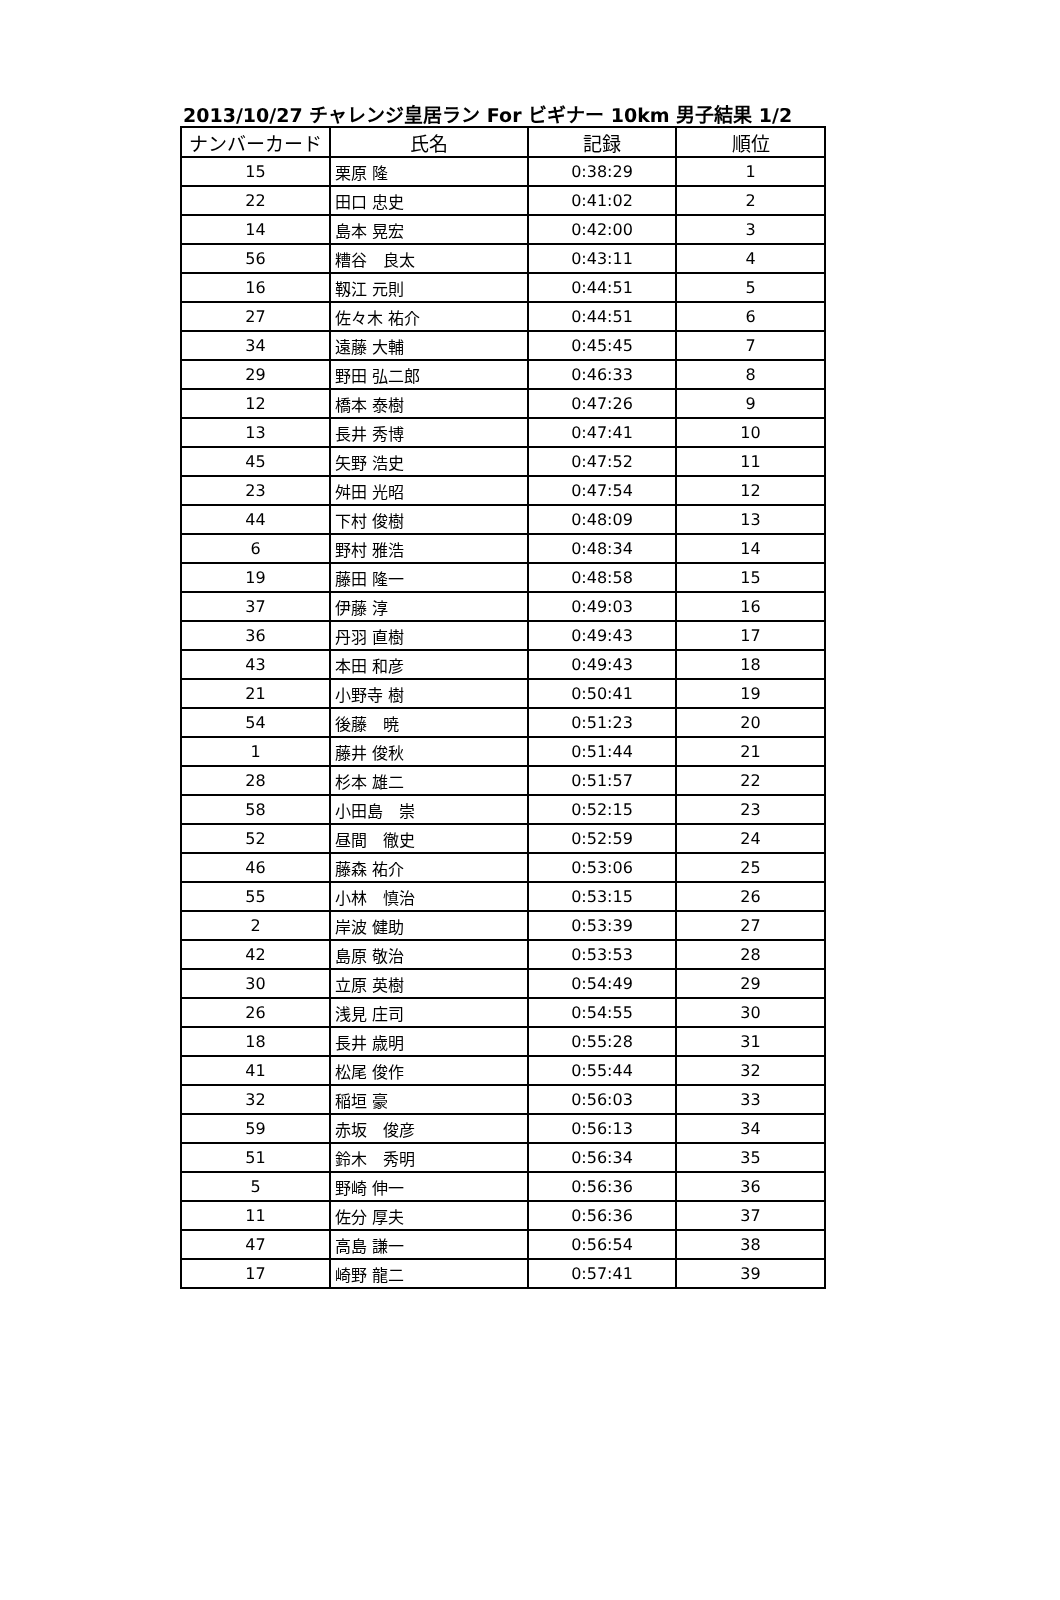2013/10/27 チャレンジ皇居ラン For ビギナー 10km 男子結果 1/2
| ナンバーカード | 氏名 | 記録 | 順位 |
| --- | --- | --- | --- |
| 15 | 栗原 隆 | 0:38:29 | 1 |
| 22 | 田口 忠史 | 0:41:02 | 2 |
| 14 | 島本 晃宏 | 0:42:00 | 3 |
| 56 | 糟谷 良太 | 0:43:11 | 4 |
| 16 | 靱江 元則 | 0:44:51 | 5 |
| 27 | 佐々木 祐介 | 0:44:51 | 6 |
| 34 | 遠藤 大輔 | 0:45:45 | 7 |
| 29 | 野田 弘二郎 | 0:46:33 | 8 |
| 12 | 橋本 泰樹 | 0:47:26 | 9 |
| 13 | 長井 秀博 | 0:47:41 | 10 |
| 45 | 矢野 浩史 | 0:47:52 | 11 |
| 23 | 舛田 光昭 | 0:47:54 | 12 |
| 44 | 下村 俊樹 | 0:48:09 | 13 |
| 6 | 野村 雅浩 | 0:48:34 | 14 |
| 19 | 藤田 隆一 | 0:48:58 | 15 |
| 37 | 伊藤 淳 | 0:49:03 | 16 |
| 36 | 丹羽 直樹 | 0:49:43 | 17 |
| 43 | 本田 和彦 | 0:49:43 | 18 |
| 21 | 小野寺 樹 | 0:50:41 | 19 |
| 54 | 後藤 暁 | 0:51:23 | 20 |
| 1 | 藤井 俊秋 | 0:51:44 | 21 |
| 28 | 杉本 雄二 | 0:51:57 | 22 |
| 58 | 小田島 崇 | 0:52:15 | 23 |
| 52 | 昼間 徹史 | 0:52:59 | 24 |
| 46 | 藤森 祐介 | 0:53:06 | 25 |
| 55 | 小林 慎治 | 0:53:15 | 26 |
| 2 | 岸波 健助 | 0:53:39 | 27 |
| 42 | 島原 敬治 | 0:53:53 | 28 |
| 30 | 立原 英樹 | 0:54:49 | 29 |
| 26 | 浅見 庄司 | 0:54:55 | 30 |
| 18 | 長井 歳明 | 0:55:28 | 31 |
| 41 | 松尾 俊作 | 0:55:44 | 32 |
| 32 | 稲垣 豪 | 0:56:03 | 33 |
| 59 | 赤坂 俊彦 | 0:56:13 | 34 |
| 51 | 鈴木 秀明 | 0:56:34 | 35 |
| 5 | 野崎 伸一 | 0:56:36 | 36 |
| 11 | 佐分 厚夫 | 0:56:36 | 37 |
| 47 | 高島 謙一 | 0:56:54 | 38 |
| 17 | 崎野 龍二 | 0:57:41 | 39 |